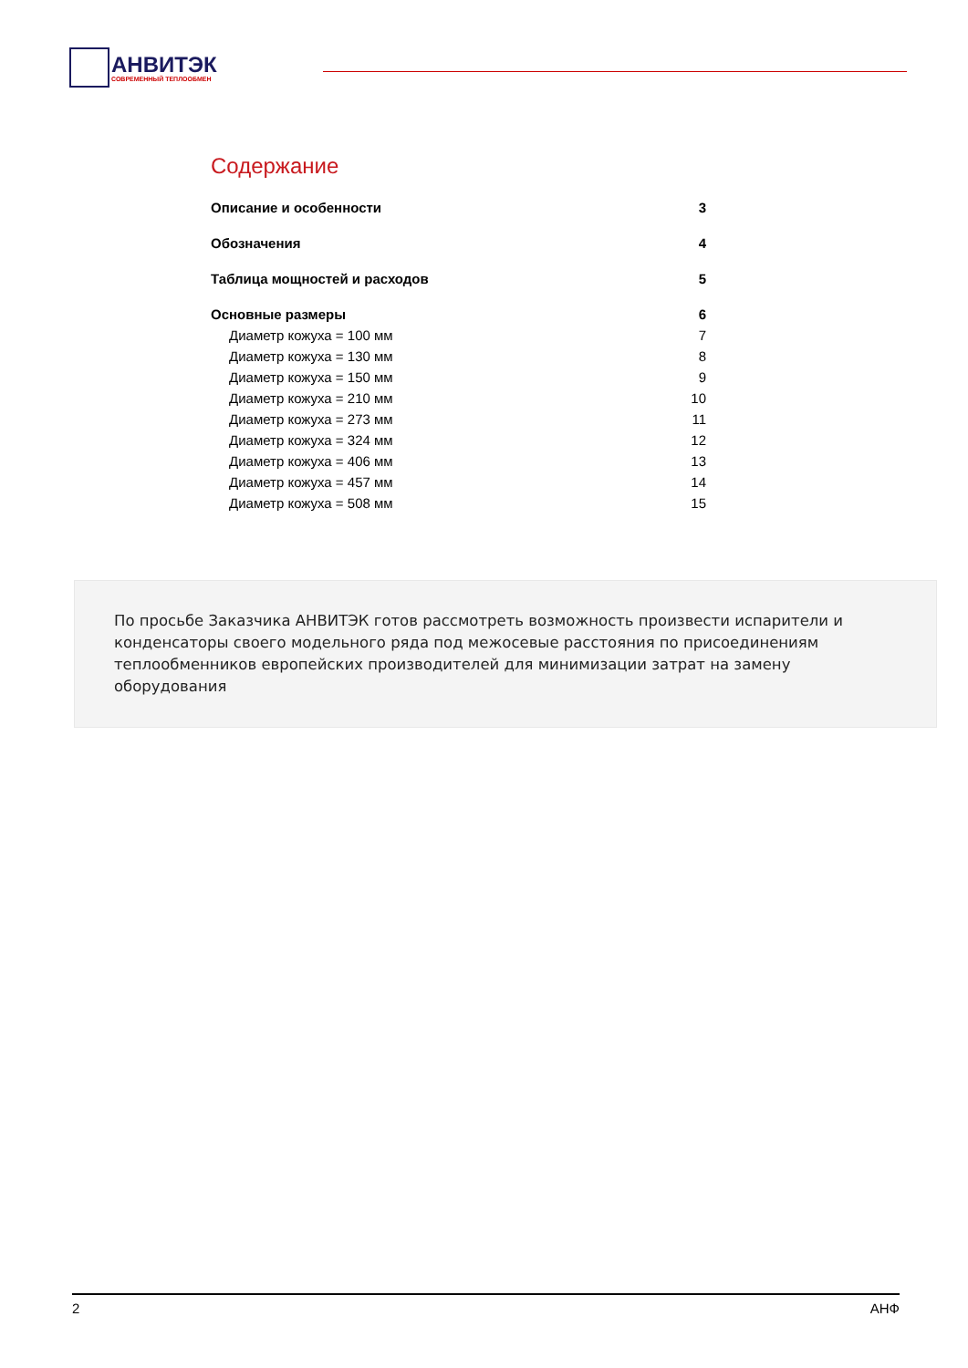АНВИТЭК
СОВРЕМЕННЫЙ ТЕПЛООБМЕН
Содержание
Описание и особенности 3
Обозначения 4
Таблица мощностей и расходов 5
Основные размеры 6
Диаметр кожуха = 100 мм 7
Диаметр кожуха = 130 мм 8
Диаметр кожуха = 150 мм 9
Диаметр кожуха = 210 мм 10
Диаметр кожуха = 273 мм 11
Диаметр кожуха = 324 мм 12
Диаметр кожуха = 406 мм 13
Диаметр кожуха = 457 мм 14
Диаметр кожуха = 508 мм 15
По просьбе Заказчика АНВИТЭК готов рассмотреть возможность произвести испарители и конденсаторы своего модельного ряда под межосевые расстояния по присоединениям теплообменников европейских производителей для минимизации затрат на замену оборудования
2 АНФ